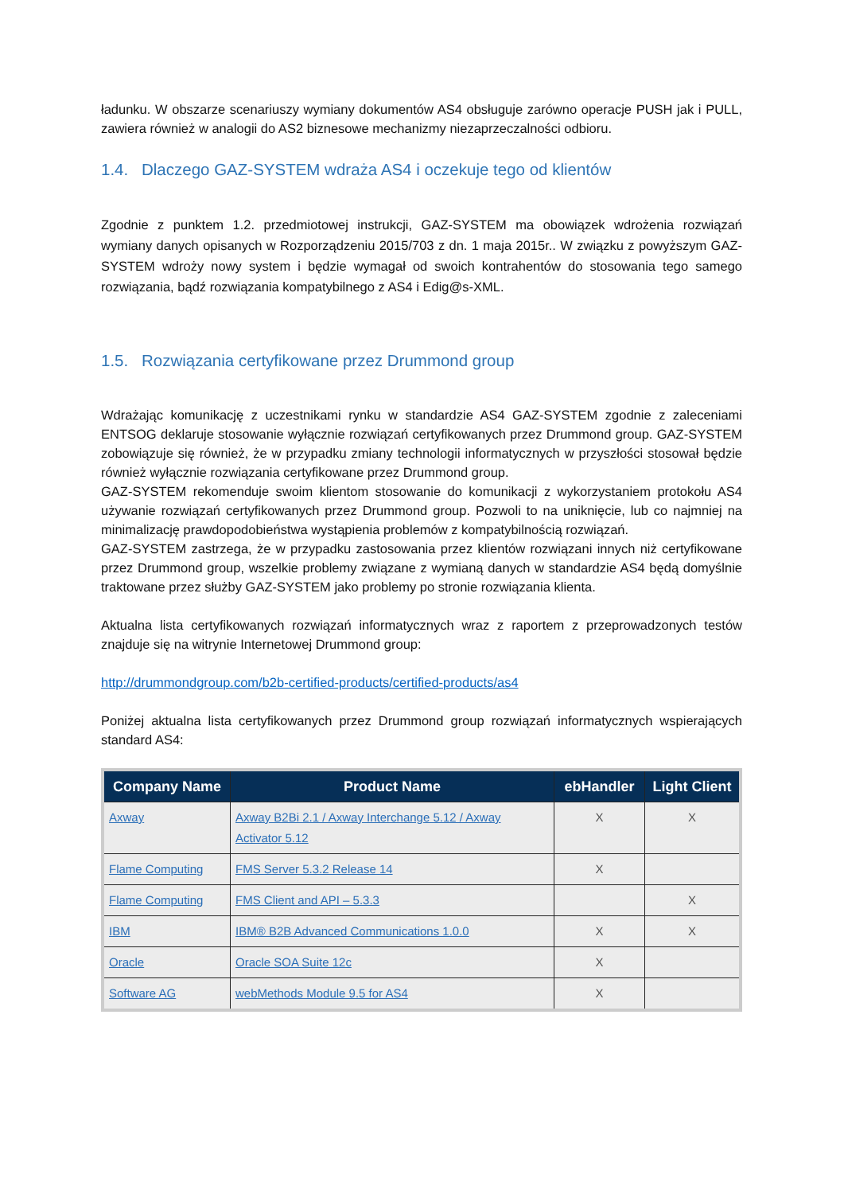ładunku. W obszarze scenariuszy wymiany dokumentów AS4 obsługuje zarówno operacje PUSH jak i PULL, zawiera również w analogii do AS2 biznesowe mechanizmy niezaprzeczalności odbioru.
1.4. Dlaczego GAZ-SYSTEM wdraża AS4 i oczekuje tego od klientów
Zgodnie z punktem 1.2. przedmiotowej instrukcji, GAZ-SYSTEM ma obowiązek wdrożenia rozwiązań wymiany danych opisanych w Rozporządzeniu 2015/703 z dn. 1 maja 2015r.. W związku z powyższym GAZ-SYSTEM wdroży nowy system i będzie wymagał od swoich kontrahentów do stosowania tego samego rozwiązania, bądź rozwiązania kompatybilnego z AS4 i Edig@s-XML.
1.5. Rozwiązania certyfikowane przez Drummond group
Wdrażając komunikację z uczestnikami rynku w standardzie AS4 GAZ-SYSTEM zgodnie z zaleceniami ENTSOG deklaruje stosowanie wyłącznie rozwiązań certyfikowanych przez Drummond group. GAZ-SYSTEM zobowiązuje się również, że w przypadku zmiany technologii informatycznych w przyszłości stosował będzie również wyłącznie rozwiązania certyfikowane przez Drummond group.
GAZ-SYSTEM rekomenduje swoim klientom stosowanie do komunikacji z wykorzystaniem protokołu AS4 używanie rozwiązań certyfikowanych przez Drummond group. Pozwoli to na uniknięcie, lub co najmniej na minimalizację prawdopodobieństwa wystąpienia problemów z kompatybilnością rozwiązań.
GAZ-SYSTEM zastrzega, że w przypadku zastosowania przez klientów rozwiązani innych niż certyfikowane przez Drummond group, wszelkie problemy związane z wymianą danych w standardzie AS4 będą domyślnie traktowane przez służby GAZ-SYSTEM jako problemy po stronie rozwiązania klienta.
Aktualna lista certyfikowanych rozwiązań informatycznych wraz z raportem z przeprowadzonych testów znajduje się na witrynie Internetowej Drummond group:
http://drummondgroup.com/b2b-certified-products/certified-products/as4
Poniżej aktualna lista certyfikowanych przez Drummond group rozwiązań informatycznych wspierających standard AS4:
| Company Name | Product Name | ebHandler | Light Client |
| --- | --- | --- | --- |
| Axway | Axway B2Bi 2.1 / Axway Interchange 5.12 / Axway Activator 5.12 | X | X |
| Flame Computing | FMS Server 5.3.2 Release 14 | X | |
| Flame Computing | FMS Client and API – 5.3.3 | | X |
| IBM | IBM® B2B Advanced Communications 1.0.0 | X | X |
| Oracle | Oracle SOA Suite 12c | X | |
| Software AG | webMethods Module 9.5 for AS4 | X | |